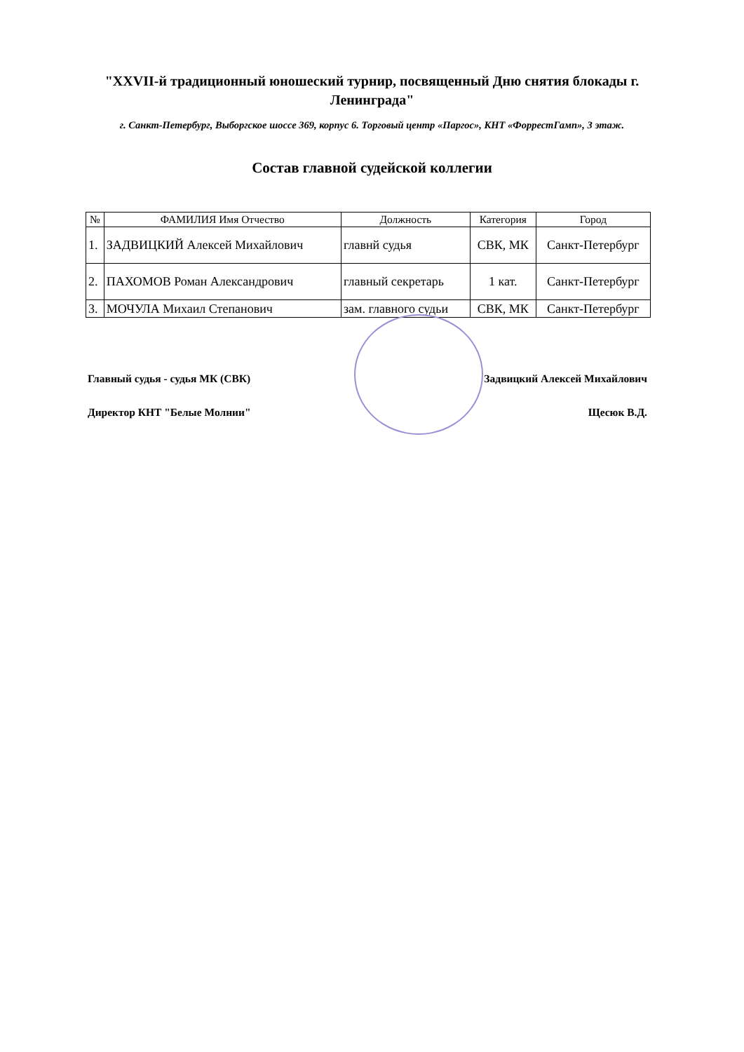"XXVII-й традиционный юношеский турнир, посвященный Дню снятия блокады г. Ленинграда"
г. Санкт-Петербург, Выборгское шоссе 369, корпус 6. Торговый центр «Паргос», КНТ «ФоррестГамп», 3 этаж.
Состав главной судейской коллегии
| № | ФАМИЛИЯ Имя Отчество | Должность | Категория | Город |
| --- | --- | --- | --- | --- |
| 1. | ЗАДВИЦКИЙ Алексей Михайлович | главнй судья | СВК, МК | Санкт-Петербург |
| 2. | ПАХОМОВ Роман Александрович | главный секретарь | 1 кат. | Санкт-Петербург |
| 3. | МОЧУЛА Михаил Степанович | зам. главного судьи | СВК, МК | Санкт-Петербург |
Главный судья - судья МК (СВК) Задвицкий Алексей Михайлович
Директор КНТ "Белые Молнии" Щесюк В.Д.